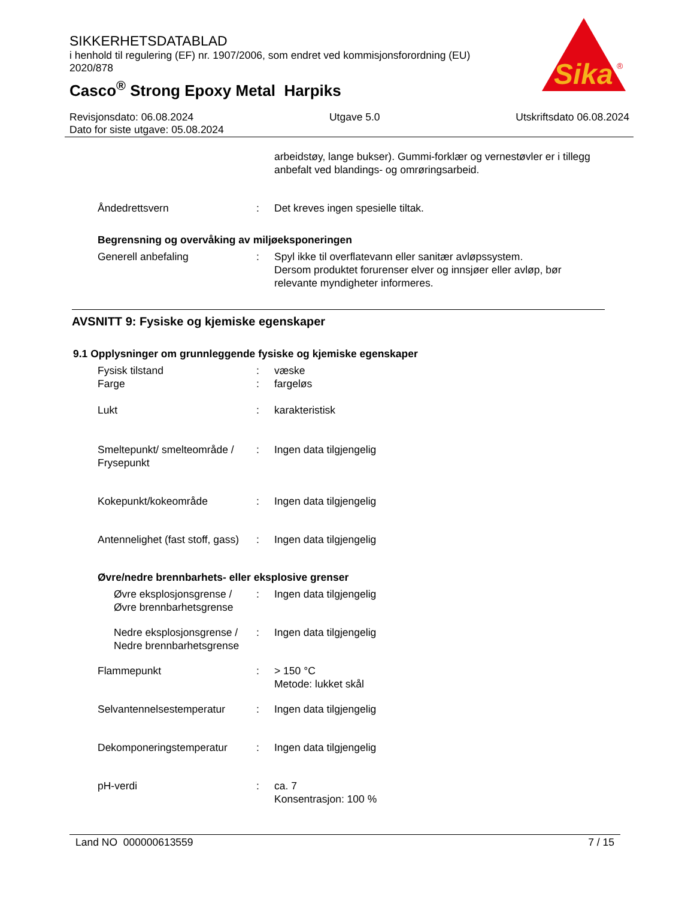SIKKERHETSDATABLAD
i henhold til regulering (EF) nr. 1907/2006, som endret ved kommisjonsforordning (EU) 2020/878
Casco<sup>®</sup> Strong Epoxy Metal Harpiks
Sika
®
Revisjonsdato: 06.08.2024 Utgave 5.0 Utskriftsdato 06.08.2024
Dato for siste utgave: 05.08.2024
arbeidstøy, lange bukser). Gummi-forklær og vernestøvler er i tillegg anbefalt ved blandings- og omrøringsarbeid.
Åndedrettsvern : Det kreves ingen spesielle tiltak.
Begrensning og overvåking av miljøeksponeringen
Generell anbefaling : Spyl ikke til overflatevann eller sanitær avløpssystem.
Dersom produktet forurenser elver og innsjøer eller avløp, bør relevante myndigheter informeres.
AVSNITT 9: Fysiske og kjemiske egenskaper
9.1 Opplysninger om grunnleggende fysiske og kjemiske egenskaper
Fysisk tilstand
Farge
:
:
væske
fargeløs
Lukt : karakteristisk
Smeltepunkt/ smelteområde / Frysepunkt
: Ingen data tilgjengelig
Kokepunkt/kokeområde : Ingen data tilgjengelig
Antennelighet (fast stoff, gass)
: Ingen data tilgjengelig
Øvre/nedre brennbarhets- eller eksplosive grenser
Øvre eksplosjonsgrense / Øvre brennbarhetsgrense
: Ingen data tilgjengelig
Nedre eksplosjonsgrense / Nedre brennbarhetsgrense
: Ingen data tilgjengelig
Flammepunkt : > 150 °C
Metode: lukket skål
Selvantennelsestemperatur : Ingen data tilgjengelig
Dekomponeringstemperatur : Ingen data tilgjengelig
pH-verdi : ca. 7
Konsentrasjon: 100 %
Land NO 000000613559 7 / 15